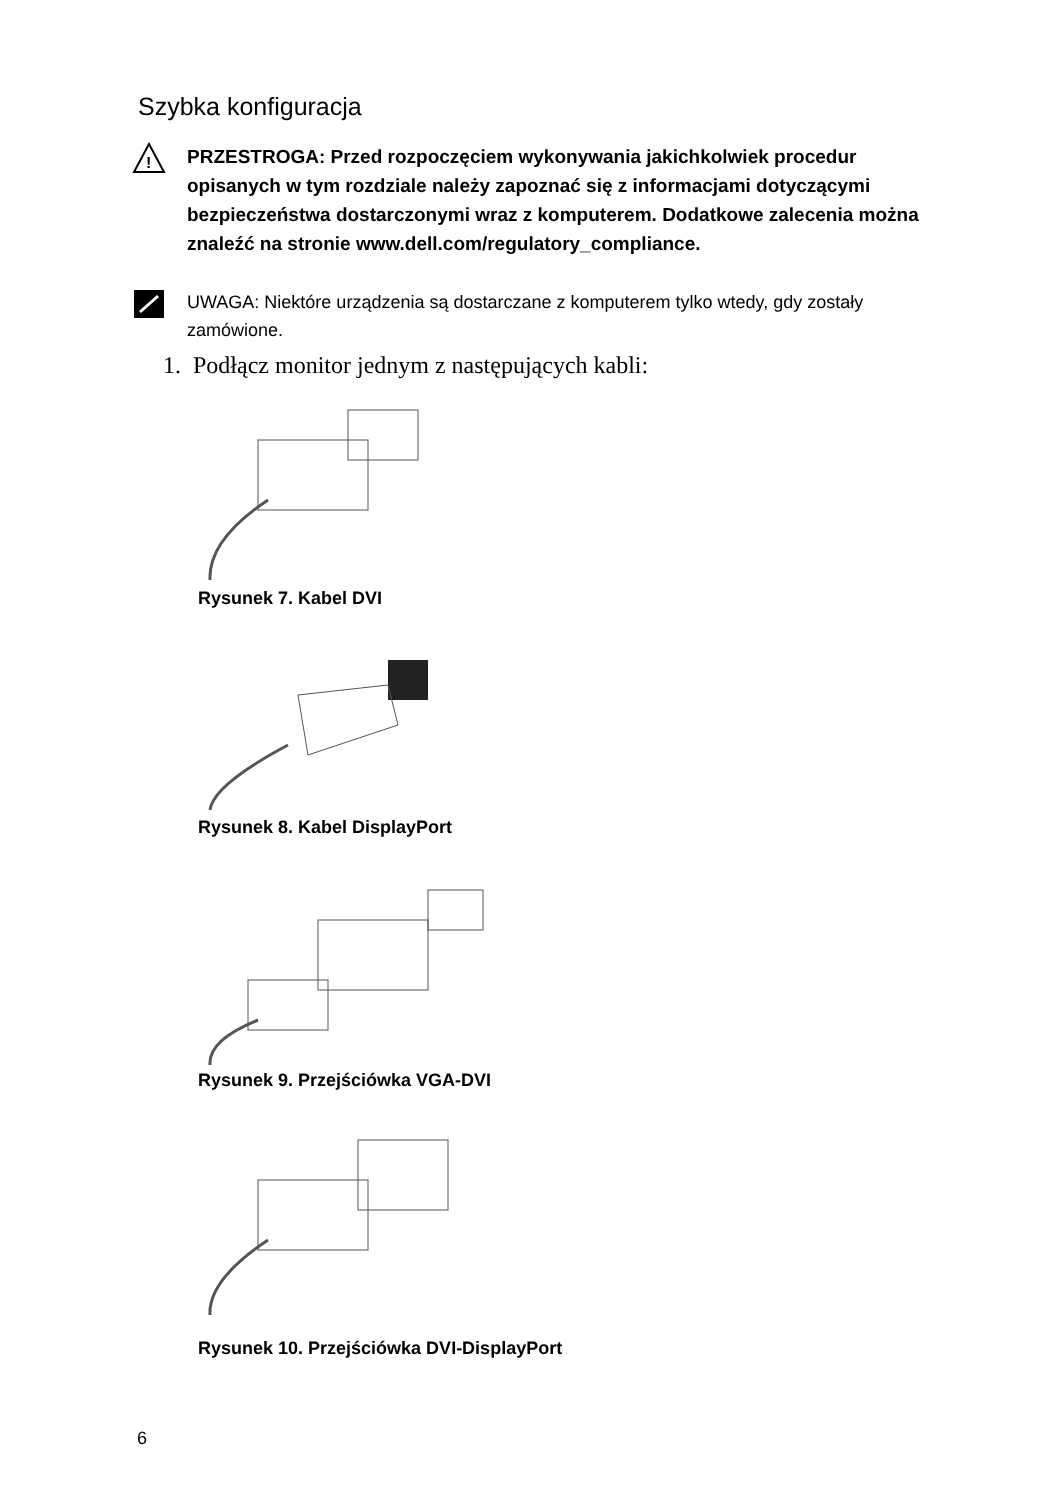Szybka konfiguracja
!
PRZESTROGA: Przed rozpoczęciem wykonywania jakichkolwiek procedur opisanych w tym rozdziale należy zapoznać się z informacjami dotyczącymi bezpieczeństwa dostarczonymi wraz z komputerem. Dodatkowe zalecenia można znaleźć na stronie www.dell.com/regulatory_compliance.
UWAGA: Niektóre urządzenia są dostarczane z komputerem tylko wtedy, gdy zostały zamówione.
1. Podłącz monitor jednym z następujących kabli:
Rysunek 7. Kabel DVI
Rysunek 8. Kabel DisplayPort
Rysunek 9. Przejściówka VGA-DVI
Rysunek 10. Przejściówka DVI-DisplayPort
6